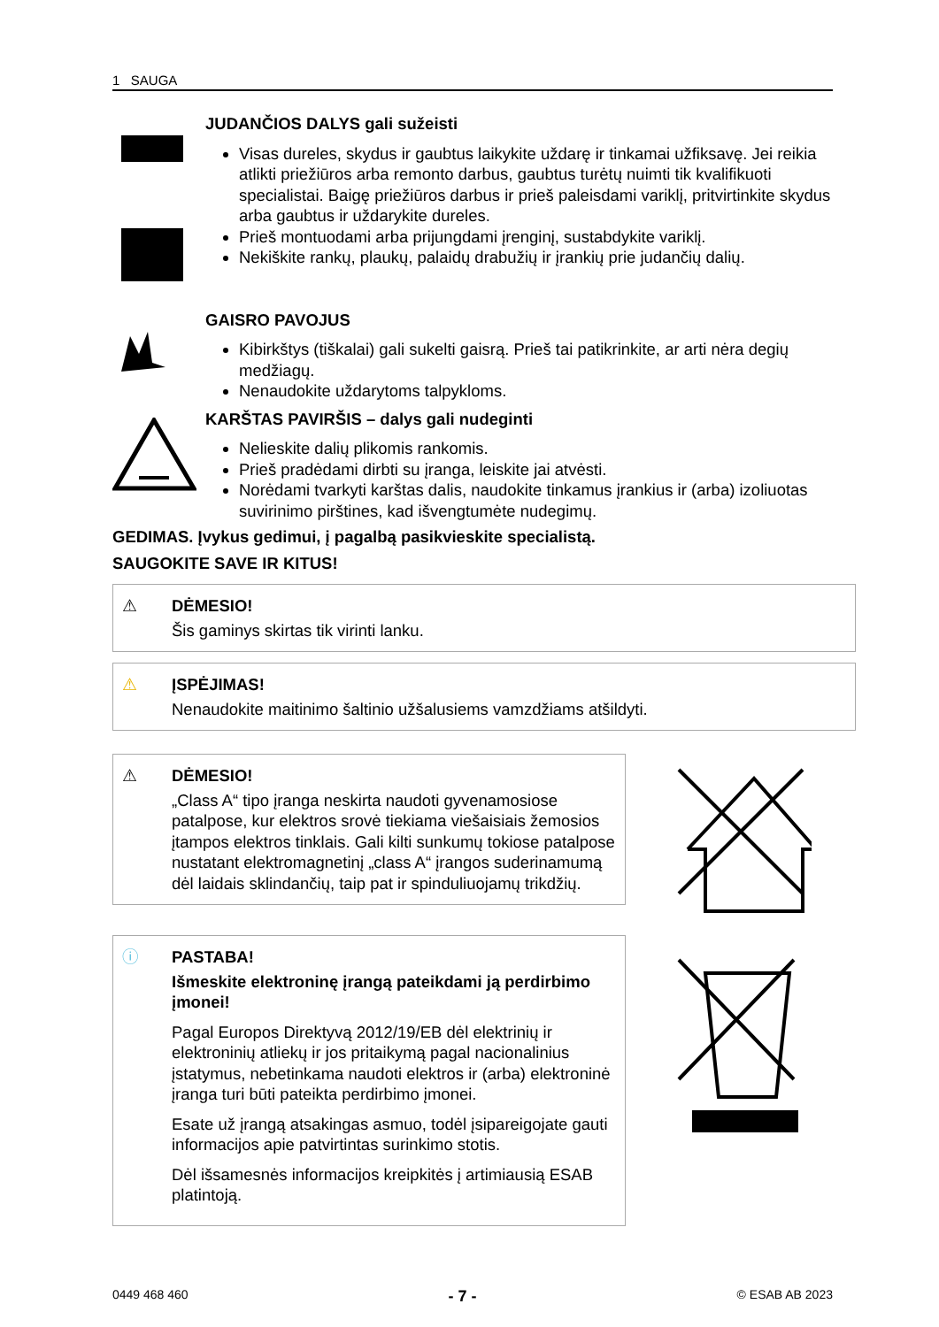1 SAUGA
JUDANČIOS DALYS gali sužeisti
Visas dureles, skydus ir gaubtus laikykite uždarę ir tinkamai užfiksavę. Jei reikia atlikti priežiūros arba remonto darbus, gaubtus turėtų nuimti tik kvalifikuoti specialistai. Baigę priežiūros darbus ir prieš paleisdami variklį, pritvirtinkite skydus arba gaubtus ir uždarykite dureles.
Prieš montuodami arba prijungdami įrenginį, sustabdykite variklį.
Nekiškite rankų, plaukų, palaidų drabužių ir įrankių prie judančių dalių.
GAISRO PAVOJUS
Kibirkštys (tiškalai) gali sukelti gaisrą. Prieš tai patikrinkite, ar arti nėra degių medžiagų.
Nenaudokite uždarytoms talpykloms.
KARŠTAS PAVIRŠIS – dalys gali nudeginti
Nelieskite dalių plikomis rankomis.
Prieš pradėdami dirbti su įranga, leiskite jai atvėsti.
Norėdami tvarkyti karštas dalis, naudokite tinkamus įrankius ir (arba) izoliuotas suvirinimo pirštines, kad išvengtumėte nudegimų.
GEDIMAS. Įvykus gedimui, į pagalbą pasikvieskite specialistą.
SAUGOKITE SAVE IR KITUS!
⚠ DĖMESIO!
Šis gaminys skirtas tik virinti lanku.
⚠ ĮSPĖJIMAS!
Nenaudokite maitinimo šaltinio užšalusiems vamzdžiams atšildyti.
⚠ DĖMESIO!
„Class A“ tipo įranga neskirta naudoti gyvenamosiose patalpose, kur elektros srovė tiekiama viešaisiais žemosios įtampos elektros tinklais. Gali kilti sunkumų tokiose patalpose nustatant elektromagnetinį „class A“ įrangos suderinamumą dėl laidais sklindančių, taip pat ir spinduliuojamų trikdžių.
ⓘ PASTABA!
Išmeskite elektroninę įrangą pateikdami ją perdirbimo įmonei!
Pagal Europos Direktyvą 2012/19/EB dėl elektrinių ir elektroninių atliekų ir jos pritaikymą pagal nacionalinius įstatymus, nebetinkama naudoti elektros ir (arba) elektroninė įranga turi būti pateikta perdirbimo įmonei.
Esate už įrangą atsakingas asmuo, todėl įsipareigojate gauti informacijos apie patvirtintas surinkimo stotis.
Dėl išsamesnės informacijos kreipkitės į artimiausią ESAB platintoją.
0449 468 460 - 7 - © ESAB AB 2023